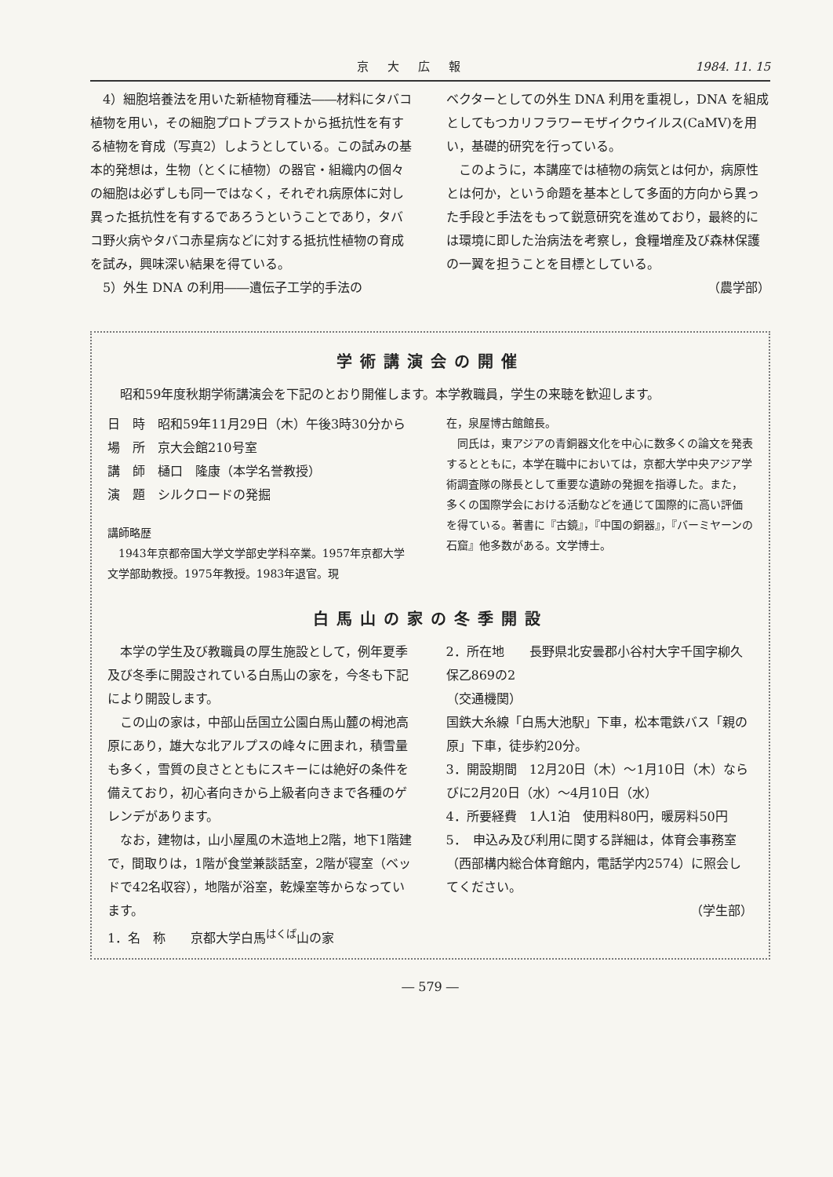京大広報 1984. 11. 15
4）細胞培養法を用いた新植物育種法――材料にタバコ植物を用い，その細胞プロトプラストから抵抗性を有する植物を育成（写真2）しようとしている。この試みの基本的発想は，生物（とくに植物）の器官・組織内の個々の細胞は必ずしも同一ではなく，それぞれ病原体に対し異った抵抗性を有するであろうということであり，タバコ野火病やタバコ赤星病などに対する抵抗性植物の育成を試み，興味深い結果を得ている。
5）外生 DNA の利用――遺伝子工学的手法の
ベクターとしての外生 DNA 利用を重視し，DNA を組成としてもつカリフラワーモザイクウイルス(CaMV)を用い，基礎的研究を行っている。
このように，本講座では植物の病気とは何か，病原性とは何か，という命題を基本として多面的方向から異った手段と手法をもって鋭意研究を進めており，最終的には環境に即した治病法を考察し，食糧増産及び森林保護の一翼を担うことを目標としている。
（農学部）
学術講演会の開催
昭和59年度秋期学術講演会を下記のとおり開催します。本学教職員，学生の来聴を歓迎します。
日　時　昭和59年11月29日（木）午後3時30分から
場　所　京大会館210号室
講　師　樋口　隆康（本学名誉教授）
演　題　シルクロードの発掘
講師略歴
1943年京都帝国大学文学部史学科卒業。1957年京都大学文学部助教授。1975年教授。1983年退官。現
在，泉屋博古館館長。
同氏は，東アジアの青銅器文化を中心に数多くの論文を発表するとともに，本学在職中においては，京都大学中央アジア学術調査隊の隊長として重要な遺跡の発掘を指導した。また，多くの国際学会における活動などを通じて国際的に高い評価を得ている。著書に『古鏡』，『中国の銅器』，『バーミヤーンの石窟』他多数がある。文学博士。
白馬山の家の冬季開設
本学の学生及び教職員の厚生施設として，例年夏季及び冬季に開設されている白馬山の家を，今冬も下記により開設します。
この山の家は，中部山岳国立公園白馬山麓の栂池高原にあり，雄大な北アルプスの峰々に囲まれ，積雪量も多く，雪質の良さとともにスキーには絶好の条件を備えており，初心者向きから上級者向きまで各種のゲレンデがあります。
なお，建物は，山小屋風の木造地上2階，地下1階建で，間取りは，1階が食堂兼談話室，2階が寝室（ベッドで42名収容），地階が浴室，乾燥室等からなっています。
1．名　称　　京都大学白馬<sup>はくば</sup>山の家
2．所在地　　長野県北安曇郡小谷村大字千国字柳久保乙869の2
（交通機関）
国鉄大糸線「白馬大池駅」下車，松本電鉄バス「親の原」下車，徒歩約20分。
3．開設期間　12月20日（木）～1月10日（木）ならびに2月20日（水）～4月10日（水）
4．所要経費　1人1泊　使用料80円，暖房料50円
5．　申込み及び利用に関する詳細は，体育会事務室（西部構内総合体育館内，電話学内2574）に照会してください。
（学生部）
― 579 ―